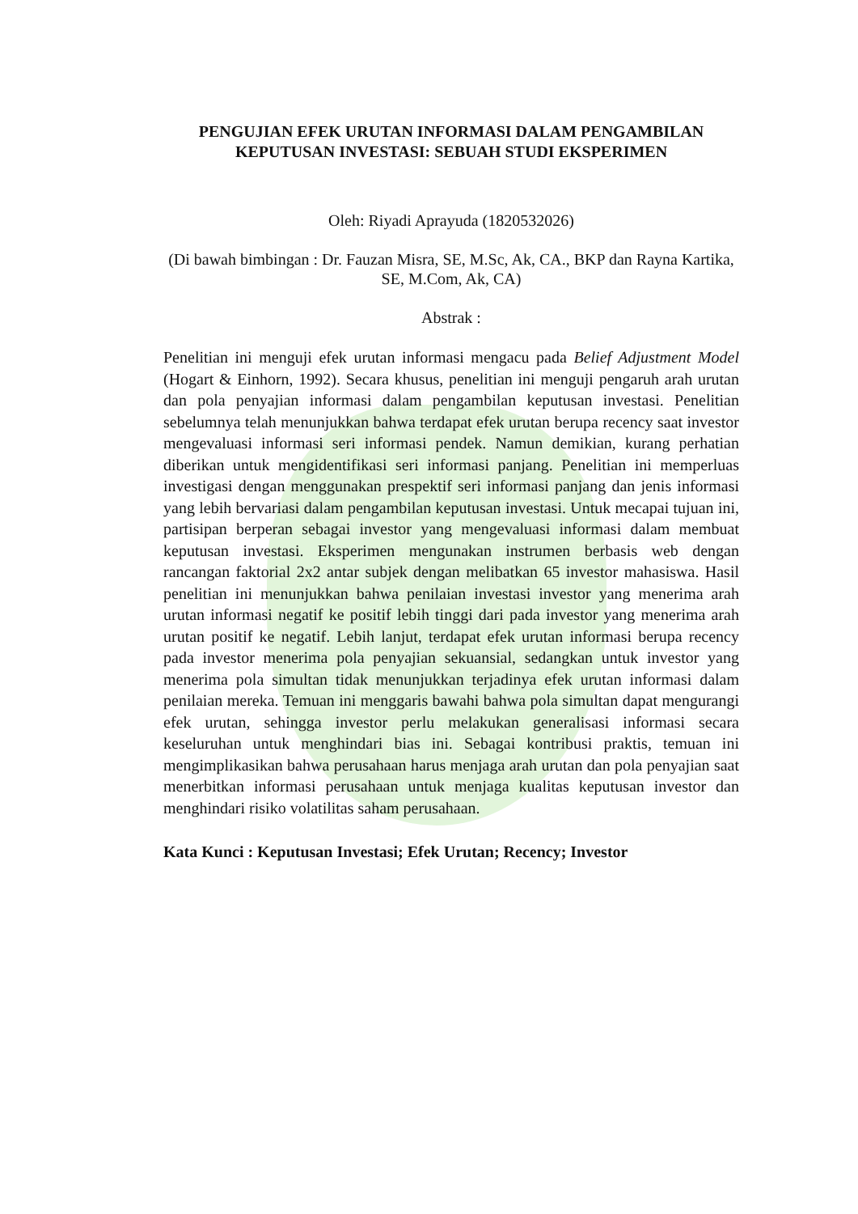PENGUJIAN EFEK URUTAN INFORMASI DALAM PENGAMBILAN KEPUTUSAN INVESTASI: SEBUAH STUDI EKSPERIMEN
Oleh: Riyadi Aprayuda (1820532026)
(Di bawah bimbingan : Dr. Fauzan Misra, SE, M.Sc, Ak, CA., BKP dan Rayna Kartika, SE, M.Com, Ak, CA)
Abstrak :
Penelitian ini menguji efek urutan informasi mengacu pada Belief Adjustment Model (Hogart & Einhorn, 1992). Secara khusus, penelitian ini menguji pengaruh arah urutan dan pola penyajian informasi dalam pengambilan keputusan investasi. Penelitian sebelumnya telah menunjukkan bahwa terdapat efek urutan berupa recency saat investor mengevaluasi informasi seri informasi pendek. Namun demikian, kurang perhatian diberikan untuk mengidentifikasi seri informasi panjang. Penelitian ini memperluas investigasi dengan menggunakan prespektif seri informasi panjang dan jenis informasi yang lebih bervariasi dalam pengambilan keputusan investasi. Untuk mecapai tujuan ini, partisipan berperan sebagai investor yang mengevaluasi informasi dalam membuat keputusan investasi. Eksperimen mengunakan instrumen berbasis web dengan rancangan faktorial 2x2 antar subjek dengan melibatkan 65 investor mahasiswa. Hasil penelitian ini menunjukkan bahwa penilaian investasi investor yang menerima arah urutan informasi negatif ke positif lebih tinggi dari pada investor yang menerima arah urutan positif ke negatif. Lebih lanjut, terdapat efek urutan informasi berupa recency pada investor menerima pola penyajian sekuansial, sedangkan untuk investor yang menerima pola simultan tidak menunjukkan terjadinya efek urutan informasi dalam penilaian mereka. Temuan ini menggaris bawahi bahwa pola simultan dapat mengurangi efek urutan, sehingga investor perlu melakukan generalisasi informasi secara keseluruhan untuk menghindari bias ini. Sebagai kontribusi praktis, temuan ini mengimplikasikan bahwa perusahaan harus menjaga arah urutan dan pola penyajian saat menerbitkan informasi perusahaan untuk menjaga kualitas keputusan investor dan menghindari risiko volatilitas saham perusahaan.
Kata Kunci : Keputusan Investasi; Efek Urutan; Recency; Investor